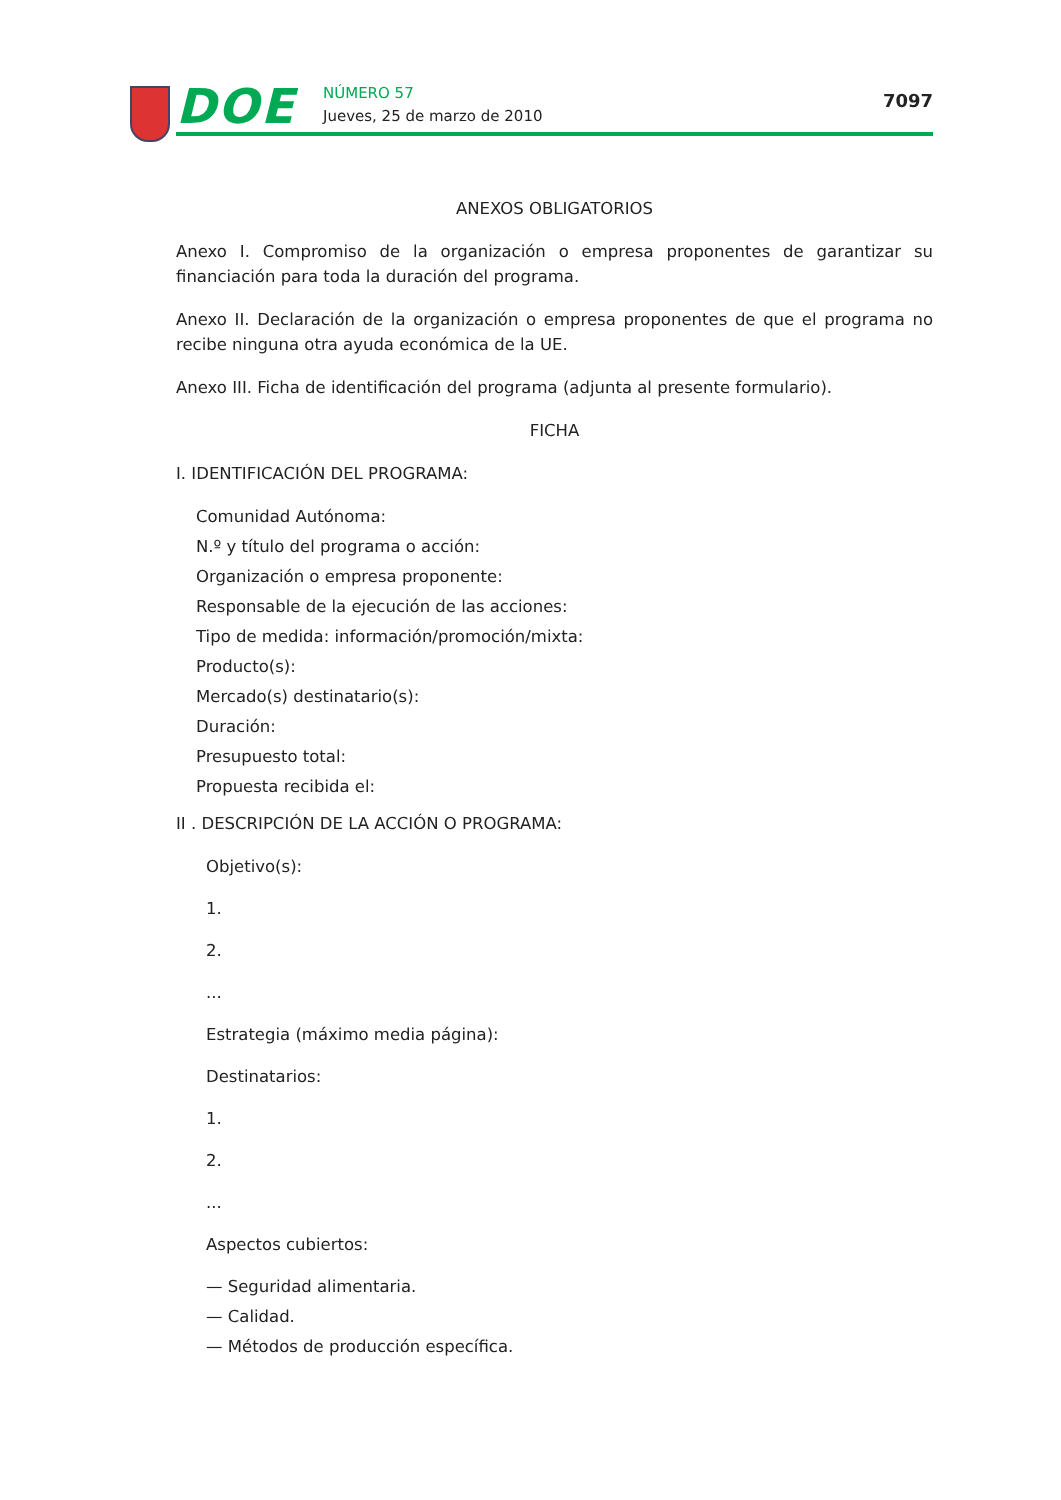DOE NÚMERO 57
Jueves, 25 de marzo de 2010
7097
ANEXOS OBLIGATORIOS
Anexo I. Compromiso de la organización o empresa proponentes de garantizar su financiación para toda la duración del programa.
Anexo II. Declaración de la organización o empresa proponentes de que el programa no recibe ninguna otra ayuda económica de la UE.
Anexo III. Ficha de identificación del programa (adjunta al presente formulario).
FICHA
I. IDENTIFICACIÓN DEL PROGRAMA:
Comunidad Autónoma:
N.º y título del programa o acción:
Organización o empresa proponente:
Responsable de la ejecución de las acciones:
Tipo de medida: información/promoción/mixta:
Producto(s):
Mercado(s) destinatario(s):
Duración:
Presupuesto total:
Propuesta recibida el:
II . DESCRIPCIÓN DE LA ACCIÓN O PROGRAMA:
Objetivo(s):
1.
2.
...
Estrategia (máximo media página):
Destinatarios:
1.
2.
...
Aspectos cubiertos:
— Seguridad alimentaria.
— Calidad.
— Métodos de producción específica.